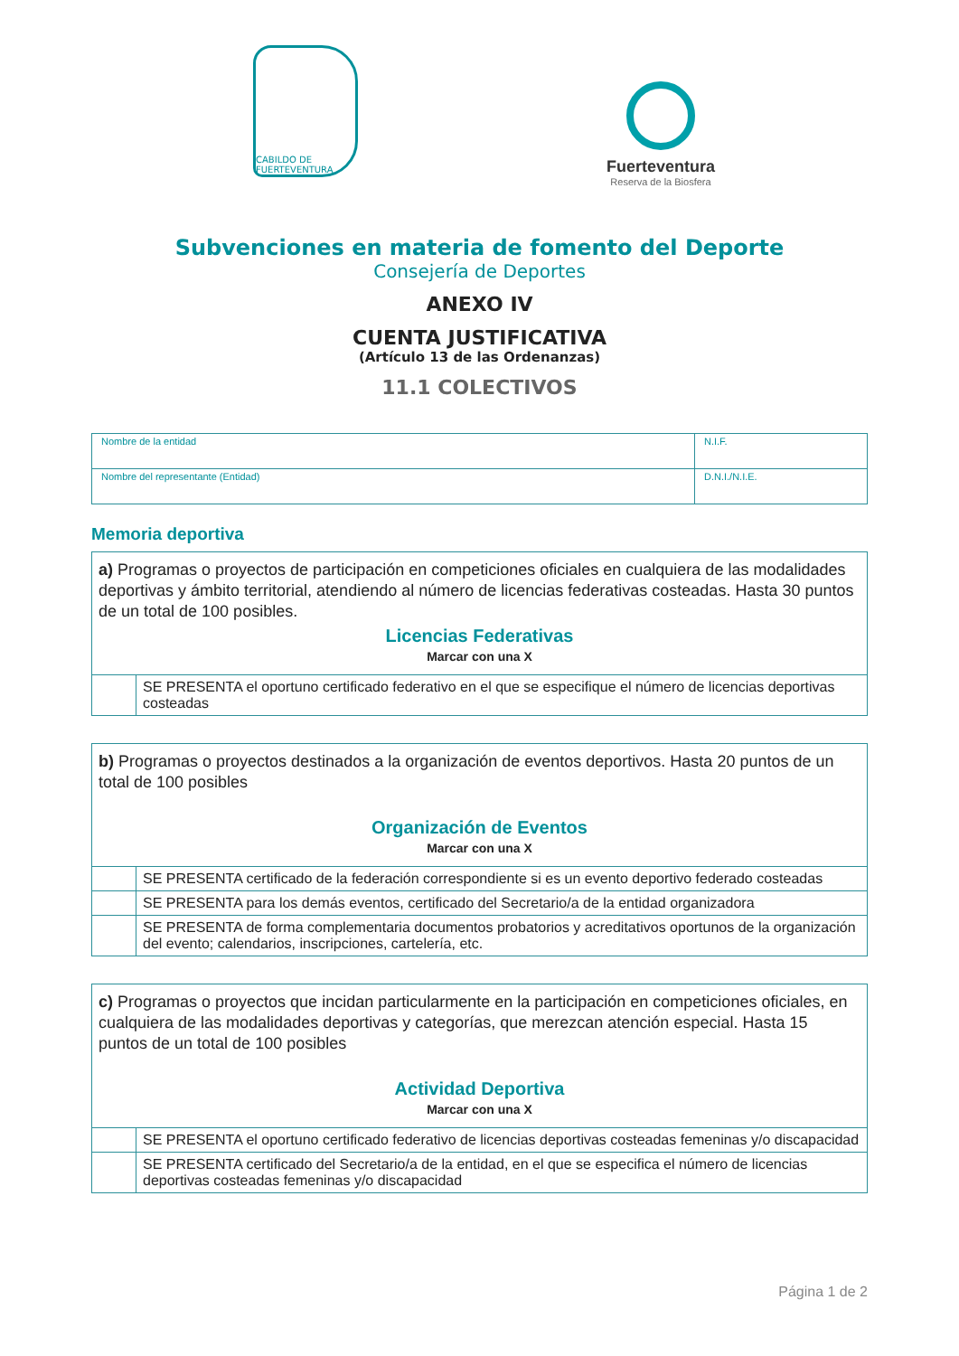CABILDO DE FUERTEVENTURA
Fuerteventura
Reserva de la Biosfera
Subvenciones en materia de fomento del Deporte
Consejería de Deportes
ANEXO IV
CUENTA JUSTIFICATIVA
(Artículo 13 de las Ordenanzas)
11.1 COLECTIVOS
| Nombre de la entidad | N.I.F. |
| Nombre del representante (Entidad) | D.N.I./N.I.E. |
Memoria deportiva
| a) Programas o proyectos de participación en competiciones oficiales en cualquiera de las modalidades deportivas y ámbito territorial, atendiendo al número de licencias federativas costeadas. Hasta 30 puntos de un total de 100 posibles. Licencias Federativas Marcar con una X | |
| | SE PRESENTA el oportuno certificado federativo en el que se especifique el número de licencias deportivas costeadas |
| b) Programas o proyectos destinados a la organización de eventos deportivos. Hasta 20 puntos de un total de 100 posibles Organización de Eventos Marcar con una X | |
| | SE PRESENTA certificado de la federación correspondiente si es un evento deportivo federado costeadas |
| | SE PRESENTA para los demás eventos, certificado del Secretario/a de la entidad organizadora |
| | SE PRESENTA de forma complementaria documentos probatorios y acreditativos oportunos de la organización del evento; calendarios, inscripciones, cartelería, etc. |
| c) Programas o proyectos que incidan particularmente en la participación en competiciones oficiales, en cualquiera de las modalidades deportivas y categorías, que merezcan atención especial. Hasta 15 puntos de un total de 100 posibles Actividad Deportiva Marcar con una X | |
| | SE PRESENTA el oportuno certificado federativo de licencias deportivas costeadas femeninas y/o discapacidad |
| | SE PRESENTA certificado del Secretario/a de la entidad, en el que se especifica el número de licencias deportivas costeadas femeninas y/o discapacidad |
Página 1 de 2